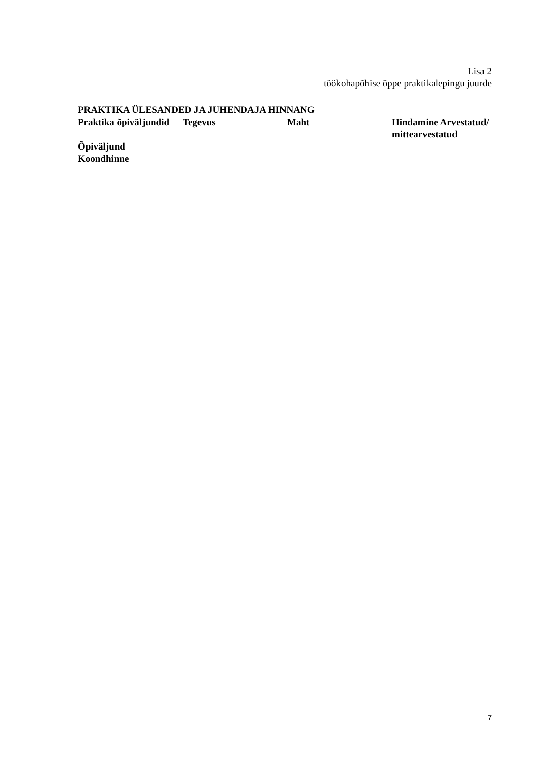Lisa 2
töökohapõhise õppe praktikalepingu juurde
PRAKTIKA ÜLESANDED JA JUHENDAJA HINNANG
| Praktika õpiväljundid | Tegevus | Maht | Hindamine Arvestatud/ mittearvestatud |
| Õpiväljund | | | |
| Koondhinne | | | |
7